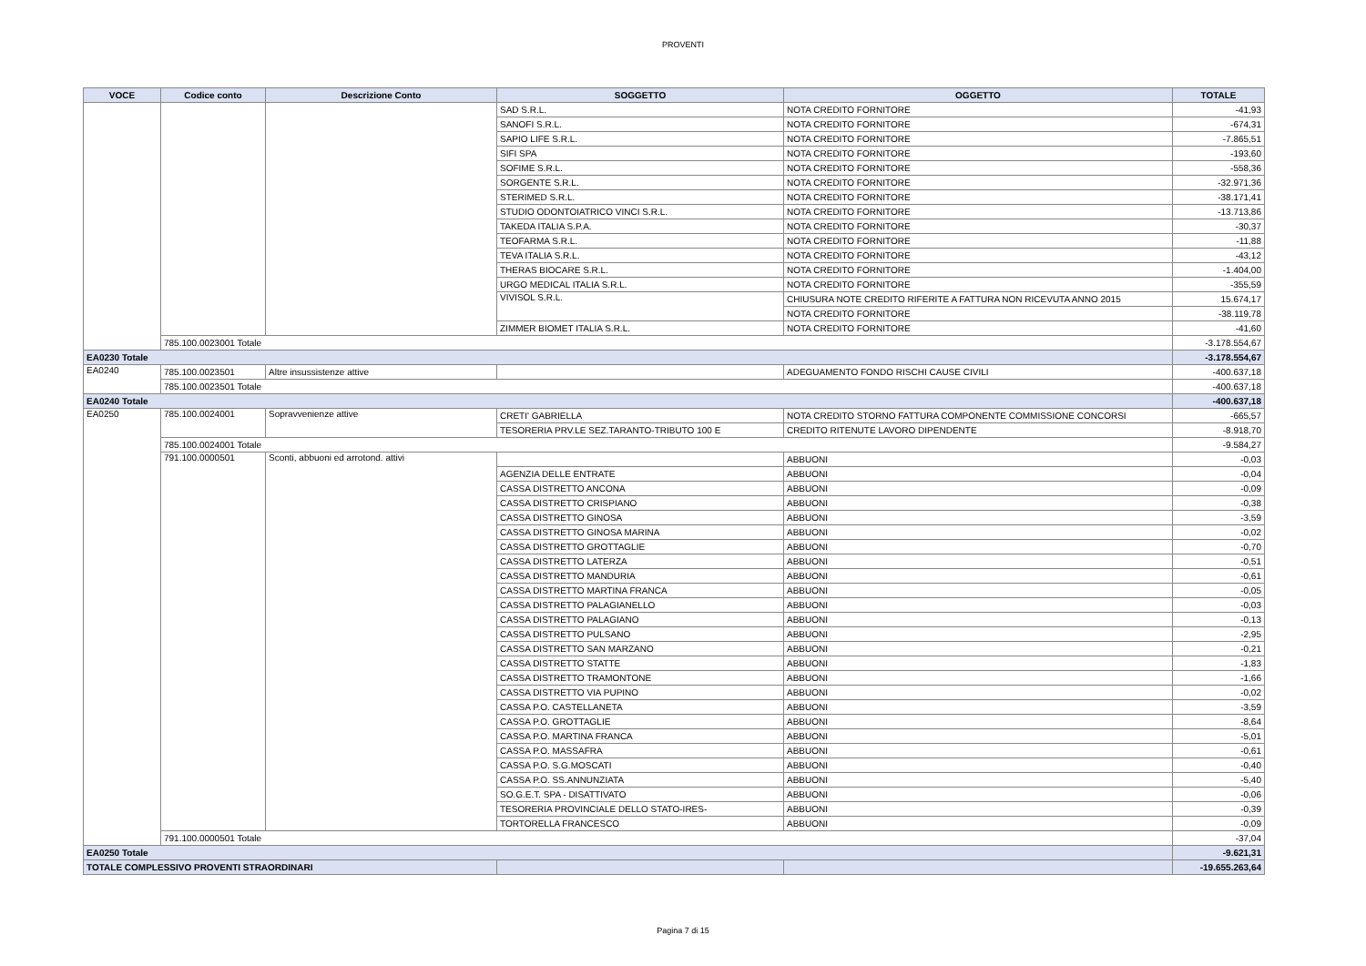PROVENTI
| VOCE | Codice conto | Descrizione Conto | SOGGETTO | OGGETTO | TOTALE |
| --- | --- | --- | --- | --- | --- |
| | | | SAD S.R.L. | NOTA CREDITO FORNITORE | -41,93 |
| | | | SANOFI S.R.L. | NOTA CREDITO FORNITORE | -674,31 |
| | | | SAPIO LIFE S.R.L. | NOTA CREDITO FORNITORE | -7.865,51 |
| | | | SIFI SPA | NOTA CREDITO FORNITORE | -193,60 |
| | | | SOFIME S.R.L. | NOTA CREDITO FORNITORE | -558,36 |
| | | | SORGENTE S.R.L. | NOTA CREDITO FORNITORE | -32.971,36 |
| | | | STERIMED S.R.L. | NOTA CREDITO FORNITORE | -38.171,41 |
| | | | STUDIO ODONTOIATRICO VINCI S.R.L. | NOTA CREDITO FORNITORE | -13.713,86 |
| | | | TAKEDA ITALIA S.P.A. | NOTA CREDITO FORNITORE | -30,37 |
| | | | TEOFARMA S.R.L. | NOTA CREDITO FORNITORE | -11,88 |
| | | | TEVA ITALIA S.R.L. | NOTA CREDITO FORNITORE | -43,12 |
| | | | THERAS BIOCARE S.R.L. | NOTA CREDITO FORNITORE | -1.404,00 |
| | | | URGO MEDICAL ITALIA S.R.L. | NOTA CREDITO FORNITORE | -355,59 |
| | | | VIVISOL S.R.L. | CHIUSURA NOTE CREDITO RIFERITE A FATTURA NON RICEVUTA ANNO 2015 | 15.674,17 |
| | | | | NOTA CREDITO FORNITORE | -38.119,78 |
| | | | ZIMMER BIOMET ITALIA S.R.L. | NOTA CREDITO FORNITORE | -41,60 |
| | 785.100.0023001 Totale | | | | -3.178.554,67 |
| EA0230 Totale | | | | | -3.178.554,67 |
| EA0240 | 785.100.0023501 | Altre insussistenze attive | | ADEGUAMENTO FONDO RISCHI CAUSE CIVILI | -400.637,18 |
| | 785.100.0023501 Totale | | | | -400.637,18 |
| EA0240 Totale | | | | | -400.637,18 |
| EA0250 | 785.100.0024001 | Sopravvenienze attive | CRETI' GABRIELLA | NOTA CREDITO STORNO FATTURA COMPONENTE COMMISSIONE CONCORSI | -665,57 |
| | | | TESORERIA PRV.LE SEZ.TARANTO-TRIBUTO 100 E | CREDITO RITENUTE LAVORO DIPENDENTE | -8.918,70 |
| | 785.100.0024001 Totale | | | | -9.584,27 |
| | 791.100.0000501 | Sconti, abbuoni ed arrotond. attivi | | ABBUONI | -0,03 |
| | | | AGENZIA DELLE ENTRATE | ABBUONI | -0,04 |
| | | | CASSA DISTRETTO ANCONA | ABBUONI | -0,09 |
| | | | CASSA DISTRETTO CRISPIANO | ABBUONI | -0,38 |
| | | | CASSA DISTRETTO GINOSA | ABBUONI | -3,59 |
| | | | CASSA DISTRETTO GINOSA MARINA | ABBUONI | -0,02 |
| | | | CASSA DISTRETTO GROTTAGLIE | ABBUONI | -0,70 |
| | | | CASSA DISTRETTO LATERZA | ABBUONI | -0,51 |
| | | | CASSA DISTRETTO MANDURIA | ABBUONI | -0,61 |
| | | | CASSA DISTRETTO MARTINA FRANCA | ABBUONI | -0,05 |
| | | | CASSA DISTRETTO PALAGIANELLO | ABBUONI | -0,03 |
| | | | CASSA DISTRETTO PALAGIANO | ABBUONI | -0,13 |
| | | | CASSA DISTRETTO PULSANO | ABBUONI | -2,95 |
| | | | CASSA DISTRETTO SAN MARZANO | ABBUONI | -0,21 |
| | | | CASSA DISTRETTO STATTE | ABBUONI | -1,83 |
| | | | CASSA DISTRETTO TRAMONTONE | ABBUONI | -1,66 |
| | | | CASSA DISTRETTO VIA PUPINO | ABBUONI | -0,02 |
| | | | CASSA P.O. CASTELLANETA | ABBUONI | -3,59 |
| | | | CASSA P.O. GROTTAGLIE | ABBUONI | -8,64 |
| | | | CASSA P.O. MARTINA FRANCA | ABBUONI | -5,01 |
| | | | CASSA P.O. MASSAFRA | ABBUONI | -0,61 |
| | | | CASSA P.O. S.G.MOSCATI | ABBUONI | -0,40 |
| | | | CASSA P.O. SS.ANNUNZIATA | ABBUONI | -5,40 |
| | | | SO.G.E.T. SPA - DISATTIVATO | ABBUONI | -0,06 |
| | | | TESORERIA PROVINCIALE DELLO STATO-IRES- | ABBUONI | -0,39 |
| | | | TORTORELLA FRANCESCO | ABBUONI | -0,09 |
| | 791.100.0000501 Totale | | | | -37,04 |
| EA0250 Totale | | | | | -9.621,31 |
| TOTALE COMPLESSIVO PROVENTI STRAORDINARI | | | | | -19.655.263,64 |
Pagina 7 di 15